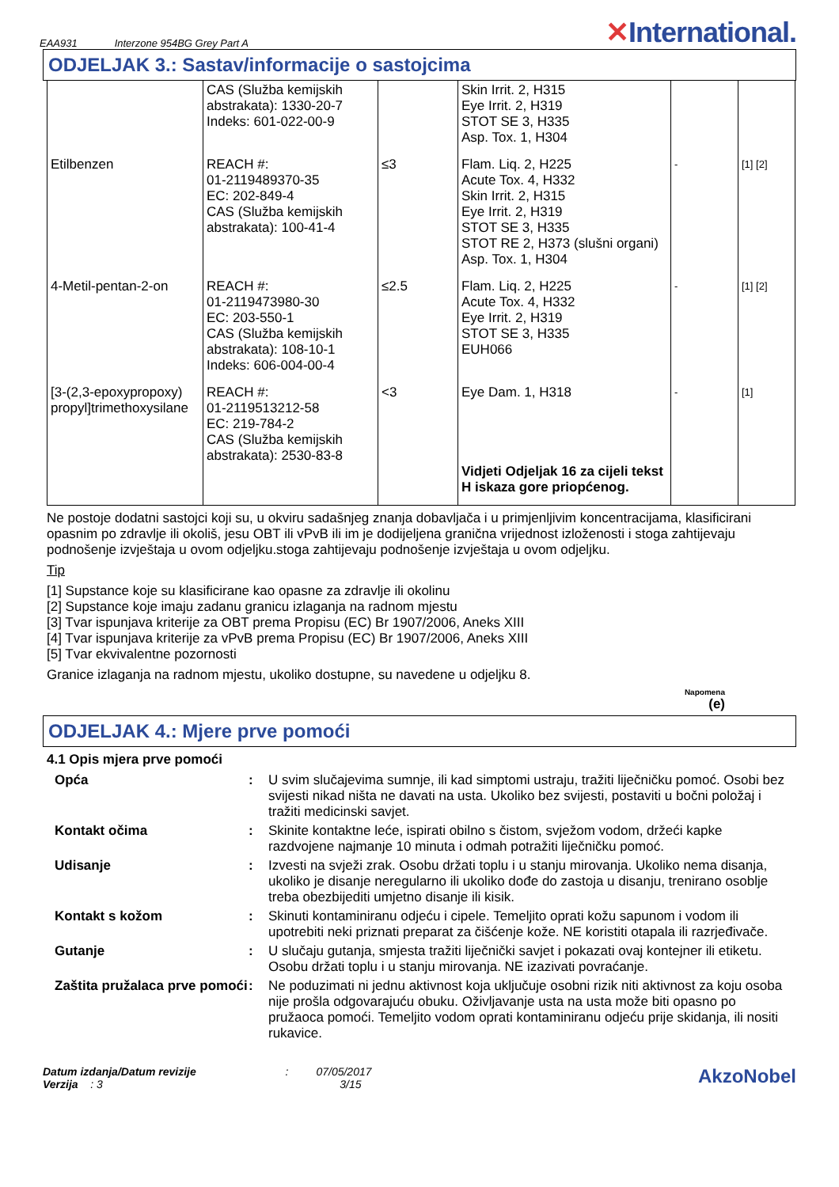EAA931 Interzone 954BG Grey Part A
✕International.
ODJELJAK 3.: Sastav/informacije o sastojcima
| | CAS (Služba kemijskih abstrakata): 1330-20-7 Indeks: 601-022-00-9 | | Skin Irrit. 2, H315 Eye Irrit. 2, H319 STOT SE 3, H335 Asp. Tox. 1, H304 | | |
| Etilbenzen | REACH #: 01-2119489370-35 EC: 202-849-4 CAS (Služba kemijskih abstrakata): 100-41-4 | ≤3 | Flam. Liq. 2, H225 Acute Tox. 4, H332 Skin Irrit. 2, H315 Eye Irrit. 2, H319 STOT SE 3, H335 STOT RE 2, H373 (slušni organi) Asp. Tox. 1, H304 | - | [1] [2] |
| 4-Metil-pentan-2-on | REACH #: 01-2119473980-30 EC: 203-550-1 CAS (Služba kemijskih abstrakata): 108-10-1 Indeks: 606-004-00-4 | ≤2.5 | Flam. Liq. 2, H225 Acute Tox. 4, H332 Eye Irrit. 2, H319 STOT SE 3, H335 EUH066 | - | [1] [2] |
| [3-(2,3-epoxypropoxy) propyl]trimethoxysilane | REACH #: 01-2119513212-58 EC: 219-784-2 CAS (Služba kemijskih abstrakata): 2530-83-8 | <3 | Eye Dam. 1, H318 Vidjeti Odjeljak 16 za cijeli tekst H iskaza gore priopćenog. | - | [1] |
Ne postoje dodatni sastojci koji su, u okviru sadašnjeg znanja dobavljača i u primjenljivim koncentracijama, klasificirani opasnim po zdravlje ili okoliš, jesu OBT ili vPvB ili im je dodijeljena granična vrijednost izloženosti i stoga zahtijevaju podnošenje izvještaja u ovom odjeljku.stoga zahtijevaju podnošenje izvještaja u ovom odjeljku.
Tip
[1] Supstance koje su klasificirane kao opasne za zdravlje ili okolinu
[2] Supstance koje imaju zadanu granicu izlaganja na radnom mjestu
[3] Tvar ispunjava kriterije za OBT prema Propisu (EC) Br 1907/2006, Aneks XIII
[4] Tvar ispunjava kriterije za vPvB prema Propisu (EC) Br 1907/2006, Aneks XIII
[5] Tvar ekvivalentne pozornosti
Granice izlaganja na radnom mjestu, ukoliko dostupne, su navedene u odjeljku 8.
Napomena
(e)
ODJELJAK 4.: Mjere prve pomoći
4.1 Opis mjera prve pomoći
Opća: U svim slučajevima sumnje, ili kad simptomi ustraju, tražiti liječničku pomoć. Osobi bez svijesti nikad ništa ne davati na usta. Ukoliko bez svijesti, postaviti u bočni položaj i tražiti medicinski savjet.
Kontakt očima: Skinite kontaktne leće, ispirati obilno s čistom, svježom vodom, držeći kapke razdvojene najmanje 10 minuta i odmah potražiti liječničku pomoć.
Udisanje: Izvesti na svježi zrak. Osobu držati toplu i u stanju mirovanja. Ukoliko nema disanja, ukoliko je disanje neregularno ili ukoliko dođe do zastoja u disanju, trenirano osoblje treba obezbijediti umjetno disanje ili kisik.
Kontakt s kožom: Skinuti kontaminiranu odjeću i cipele. Temeljito oprati kožu sapunom i vodom ili upotrebiti neki priznati preparat za čišćenje kože. NE koristiti otapala ili razrjeđivače.
Gutanje: U slučaju gutanja, smjesta tražiti liječnički savjet i pokazati ovaj kontejner ili etiketu. Osobu držati toplu i u stanju mirovanja. NE izazivati povraćanje.
Zaštita pružalaca prve pomoći: Ne poduzimati ni jednu aktivnost koja uključuje osobni rizik niti aktivnost za koju osoba nije prošla odgovarajuću obuku. Oživljavanje usta na usta može biti opasno po pružaoca pomoći. Temeljito vodom oprati kontaminiranu odjeću prije skidanja, ili nositi rukavice.
Datum izdanja/Datum revizije : 07/05/2017
Verzija : 3 3/15
AkzoNobel